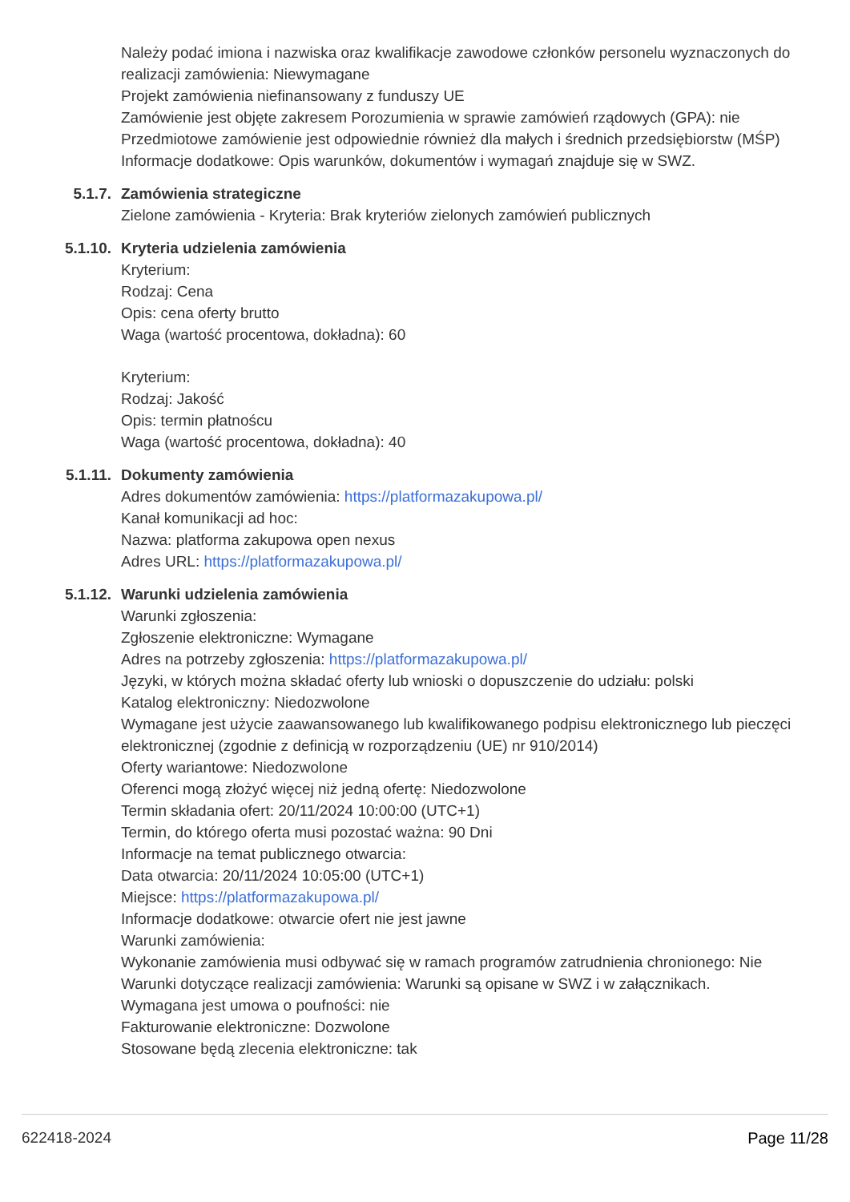Należy podać imiona i nazwiska oraz kwalifikacje zawodowe członków personelu wyznaczonych do realizacji zamówienia: Niewymagane
Projekt zamówienia niefinansowany z funduszy UE
Zamówienie jest objęte zakresem Porozumienia w sprawie zamówień rządowych (GPA): nie
Przedmiotowe zamówienie jest odpowiednie również dla małych i średnich przedsiębiorstw (MŚP)
Informacje dodatkowe: Opis warunków, dokumentów i wymagań znajduje się w SWZ.
5.1.7. Zamówienia strategiczne
Zielone zamówienia - Kryteria: Brak kryteriów zielonych zamówień publicznych
5.1.10. Kryteria udzielenia zamówienia
Kryterium:
Rodzaj: Cena
Opis: cena oferty brutto
Waga (wartość procentowa, dokładna): 60
Kryterium:
Rodzaj: Jakość
Opis: termin płatnoścu
Waga (wartość procentowa, dokładna): 40
5.1.11. Dokumenty zamówienia
Adres dokumentów zamówienia: https://platformazakupowa.pl/
Kanał komunikacji ad hoc:
Nazwa: platforma zakupowa open nexus
Adres URL: https://platformazakupowa.pl/
5.1.12. Warunki udzielenia zamówienia
Warunki zgłoszenia:
Zgłoszenie elektroniczne: Wymagane
Adres na potrzeby zgłoszenia: https://platformazakupowa.pl/
Języki, w których można składać oferty lub wnioski o dopuszczenie do udziału: polski
Katalog elektroniczny: Niedozwolone
Wymagane jest użycie zaawansowanego lub kwalifikowanego podpisu elektronicznego lub pieczęci elektronicznej (zgodnie z definicją w rozporządzeniu (UE) nr 910/2014)
Oferty wariantowe: Niedozwolone
Oferenci mogą złożyć więcej niż jedną ofertę: Niedozwolone
Termin składania ofert: 20/11/2024 10:00:00 (UTC+1)
Termin, do którego oferta musi pozostać ważna: 90 Dni
Informacje na temat publicznego otwarcia:
Data otwarcia: 20/11/2024 10:05:00 (UTC+1)
Miejsce: https://platformazakupowa.pl/
Informacje dodatkowe: otwarcie ofert nie jest jawne
Warunki zamówienia:
Wykonanie zamówienia musi odbywać się w ramach programów zatrudnienia chronionego: Nie
Warunki dotyczące realizacji zamówienia: Warunki są opisane w SWZ i w załącznikach.
Wymagana jest umowa o poufności: nie
Fakturowanie elektroniczne: Dozwolone
Stosowane będą zlecenia elektroniczne: tak
622418-2024 Page 11/28